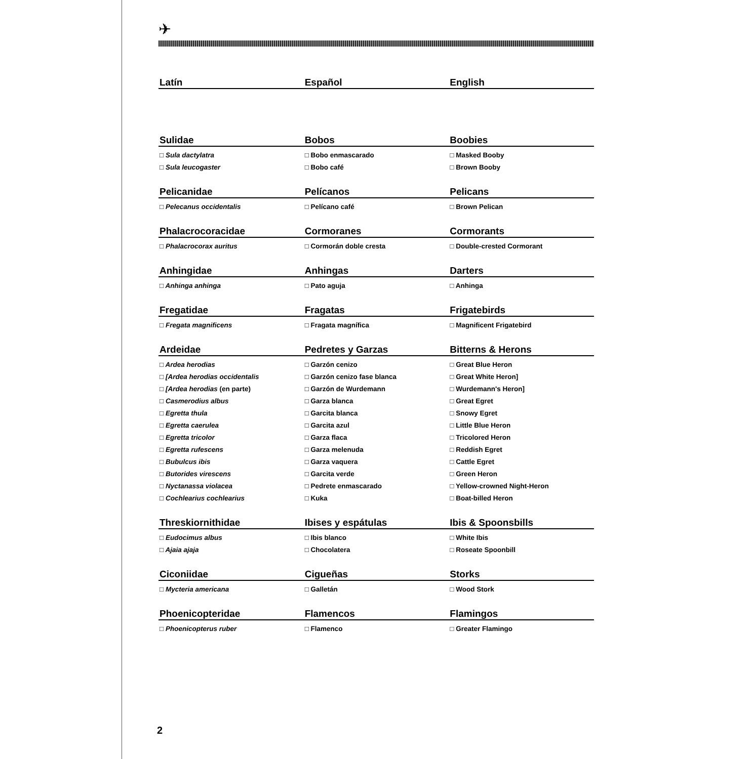✈
| Latín | Español | English |
| --- | --- | --- |
| Sulidae | Bobos | Boobies |
| □ Sula dactylatra | □ Bobo enmascarado | □ Masked Booby |
| □ Sula leucogaster | □ Bobo café | □ Brown Booby |
| Pelicanidae | Pelícanos | Pelicans |
| □ Pelecanus occidentalis | □ Pelícano café | □ Brown Pelican |
| Phalacrocoracidae | Cormoranes | Cormorants |
| □ Phalacrocorax auritus | □ Cormorán doble cresta | □ Double-crested Cormorant |
| Anhingidae | Anhingas | Darters |
| □ Anhinga anhinga | □ Pato aguja | □ Anhinga |
| Fregatidae | Fragatas | Frigatebirds |
| □ Fregata magnificens | □ Fragata magnífica | □ Magnificent Frigatebird |
| Ardeidae | Pedretes y Garzas | Bitterns & Herons |
| □ Ardea herodias | □ Garzón cenizo | □ Great Blue Heron |
| □ [Ardea herodias occidentalis | □ Garzón cenizo fase blanca | □ Great White Heron] |
| □ [Ardea herodias (en parte) | □ Garzón de Wurdemann | □ Wurdemann's Heron] |
| □ Casmerodius albus | □ Garza blanca | □ Great Egret |
| □ Egretta thula | □ Garcita blanca | □ Snowy Egret |
| □ Egretta caerulea | □ Garcita azul | □ Little Blue Heron |
| □ Egretta tricolor | □ Garza flaca | □ Tricolored Heron |
| □ Egretta rufescens | □ Garza melenuda | □ Reddish Egret |
| □ Bubulcus ibis | □ Garza vaquera | □ Cattle Egret |
| □ Butorides virescens | □ Garcita verde | □ Green Heron |
| □ Nyctanassa violacea | □ Pedrete enmascarado | □ Yellow-crowned Night-Heron |
| □ Cochlearius cochlearius | □ Kuka | □ Boat-billed Heron |
| Threskiornithidae | Ibises y espátulas | Ibis & Spoonsbills |
| □ Eudocimus albus | □ Ibis blanco | □ White Ibis |
| □ Ajaia ajaja | □ Chocolatera | □ Roseate Spoonbill |
| Ciconiidae | Cigueñas | Storks |
| □ Mycteria americana | □ Galletán | □ Wood Stork |
| Phoenicopteridae | Flamencos | Flamingos |
| □ Phoenicopterus ruber | □ Flamenco | □ Greater Flamingo |
2